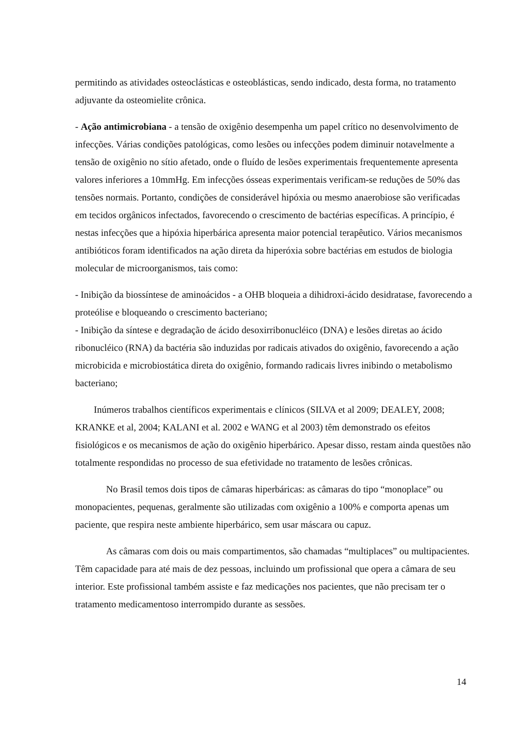permitindo as atividades osteoclásticas e osteoblásticas, sendo indicado, desta forma, no tratamento adjuvante da osteomielite crônica.
- Ação antimicrobiana - a tensão de oxigênio desempenha um papel crítico no desenvolvimento de infecções. Várias condições patológicas, como lesões ou infecções podem diminuir notavelmente a tensão de oxigênio no sítio afetado, onde o fluído de lesões experimentais frequentemente apresenta valores inferiores a 10mmHg. Em infecções ósseas experimentais verificam-se reduções de 50% das tensões normais. Portanto, condições de considerável hipóxia ou mesmo anaerobiose são verificadas em tecidos orgânicos infectados, favorecendo o crescimento de bactérias específicas. A princípio, é nestas infecções que a hipóxia hiperbárica apresenta maior potencial terapêutico. Vários mecanismos antibióticos foram identificados na ação direta da hiperóxia sobre bactérias em estudos de biologia molecular de microorganismos, tais como:
- Inibição da biossíntese de aminoácidos - a OHB bloqueia a dihidroxi-ácido desidratase, favorecendo a proteólise e bloqueando o crescimento bacteriano;
- Inibição da síntese e degradação de ácido desoxirribonucléico (DNA) e lesões diretas ao ácido ribonucléico (RNA) da bactéria são induzidas por radicais ativados do oxigênio, favorecendo a ação microbicida e microbiostática direta do oxigênio, formando radicais livres inibindo o metabolismo bacteriano;
Inúmeros trabalhos científicos experimentais e clínicos (SILVA et al 2009; DEALEY, 2008; KRANKE et al, 2004; KALANI et al. 2002 e WANG et al 2003) têm demonstrado os efeitos fisiológicos e os mecanismos de ação do oxigênio hiperbárico. Apesar disso, restam ainda questões não totalmente respondidas no processo de sua efetividade no tratamento de lesões crônicas.
No Brasil temos dois tipos de câmaras hiperbáricas: as câmaras do tipo “monoplace” ou monopacientes, pequenas, geralmente são utilizadas com oxigênio a 100% e comporta apenas um paciente, que respira neste ambiente hiperbárico, sem usar máscara ou capuz.
As câmaras com dois ou mais compartimentos, são chamadas “multiplaces” ou multipacientes. Têm capacidade para até mais de dez pessoas, incluindo um profissional que opera a câmara de seu interior. Este profissional também assiste e faz medicações nos pacientes, que não precisam ter o tratamento medicamentoso interrompido durante as sessões.
14